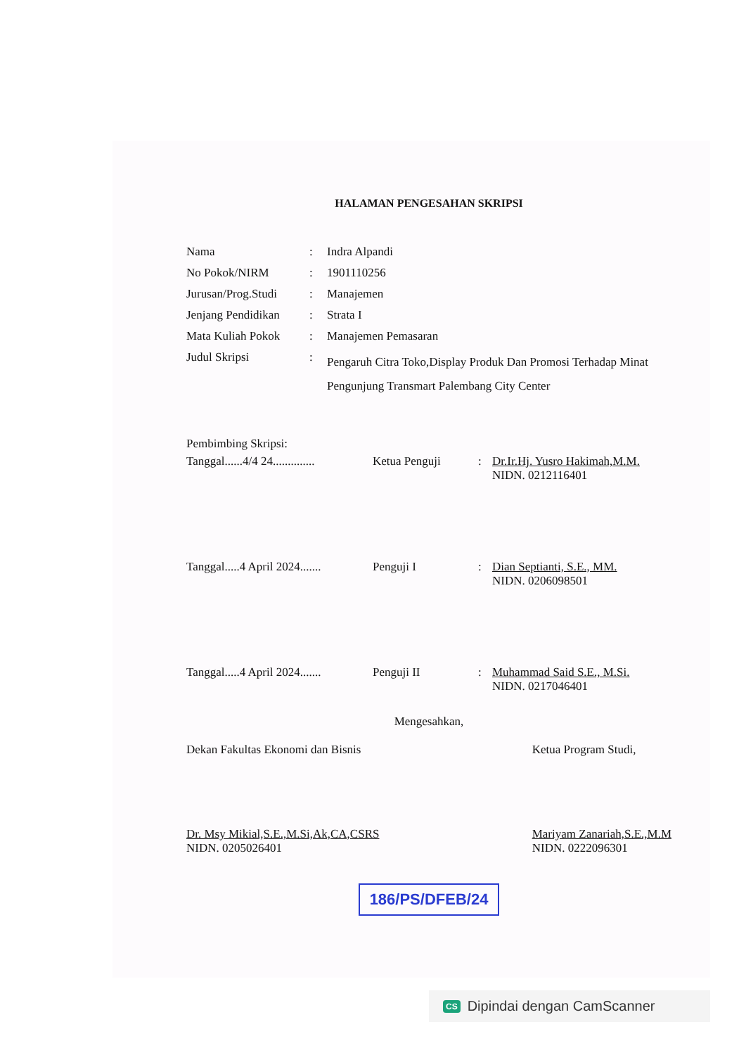HALAMAN PENGESAHAN SKRIPSI
| Nama | : | Indra Alpandi |
| No Pokok/NIRM | : | 1901110256 |
| Jurusan/Prog.Studi | : | Manajemen |
| Jenjang Pendidikan | : | Strata I |
| Mata Kuliah Pokok | : | Manajemen Pemasaran |
| Judul Skripsi | : | Pengaruh Citra Toko,Display Produk Dan Promosi Terhadap Minat Pengunjung Transmart Palembang City Center |
Pembimbing Skripsi:
Tanggal......4/4 24..............
Ketua Penguji : Dr.Ir.Hj. Yusro Hakimah,M.M.
NIDN. 0212116401
Tanggal.....4 April 2024.......
Penguji I : Dian Septianti, S.E., MM.
NIDN. 0206098501
Tanggal.....4 April 2024.......
Penguji II : Muhammad Said S.E., M.Si.
NIDN. 0217046401
Mengesahkan,
Dekan Fakultas Ekonomi dan Bisnis
Dr. Msy Mikial,S.E.,M.Si,Ak,CA,CSRS
NIDN. 0205026401
Ketua Program Studi,
Mariyam Zanariah,S.E.,M.M
NIDN. 0222096301
186/PS/DFEB/24
CS Dipindai dengan CamScanner